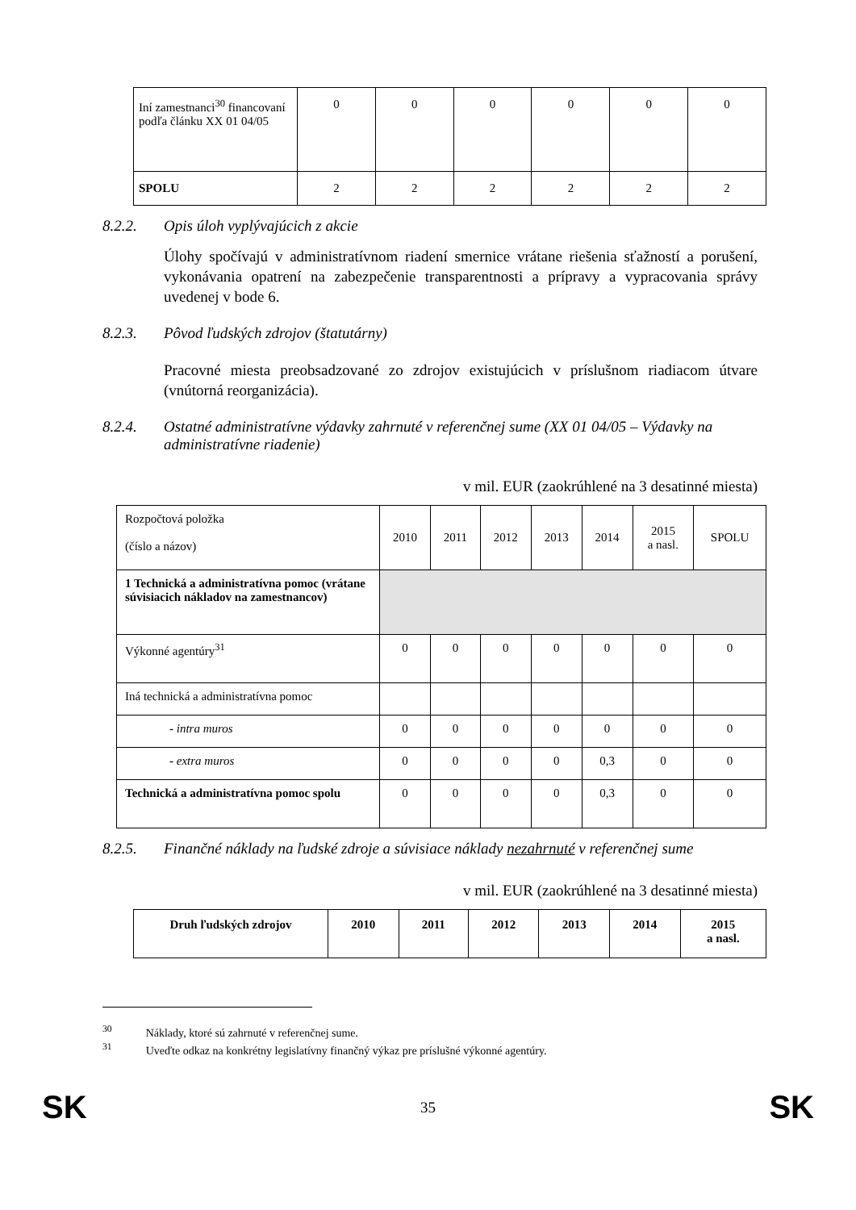| Iní zamestnanci<sup>30</sup> financovaní podľa článku XX 01 04/05 | 0 | 0 | 0 | 0 | 0 | 0 |
| SPOLU | 2 | 2 | 2 | 2 | 2 | 2 |
8.2.2. Opis úloh vyplývajúcich z akcie
Úlohy spočívajú v administratívnom riadení smernice vrátane riešenia sťažností a porušení, vykonávania opatrení na zabezpečenie transparentnosti a prípravy a vypracovania správy uvedenej v bode 6.
8.2.3. Pôvod ľudských zdrojov (štatutárny)
Pracovné miesta preobsadzované zo zdrojov existujúcich v príslušnom riadiacom útvare (vnútorná reorganizácia).
8.2.4. Ostatné administratívne výdavky zahrnuté v referenčnej sume (XX 01 04/05 – Výdavky na administratívne riadenie)
v mil. EUR (zaokrúhlené na 3 desatinné miesta)
| Rozpočtová položka (číslo a názov) | 2010 | 2011 | 2012 | 2013 | 2014 | 2015 a nasl. | SPOLU |
| 1 Technická a administratívna pomoc (vrátane súvisiacich nákladov na zamestnancov) | | | | | | | |
| Výkonné agentúry<sup>31</sup> | 0 | 0 | 0 | 0 | 0 | 0 | 0 |
| Iná technická a administratívna pomoc | | | | | | | |
| - intra muros | 0 | 0 | 0 | 0 | 0 | 0 | 0 |
| - extra muros | 0 | 0 | 0 | 0 | 0,3 | 0 | 0 |
| Technická a administratívna pomoc spolu | 0 | 0 | 0 | 0 | 0,3 | 0 | 0 |
8.2.5. Finančné náklady na ľudské zdroje a súvisiace náklady nezahrnuté v referenčnej sume
v mil. EUR (zaokrúhlené na 3 desatinné miesta)
| Druh ľudských zdrojov | 2010 | 2011 | 2012 | 2013 | 2014 | 2015 a nasl. |
| --- | --- | --- | --- | --- | --- | --- |
<sup>30</sup> Náklady, ktoré sú zahrnuté v referenčnej sume.
<sup>31</sup> Uveďte odkaz na konkrétny legislatívny finančný výkaz pre príslušné výkonné agentúry.
SK 35 SK